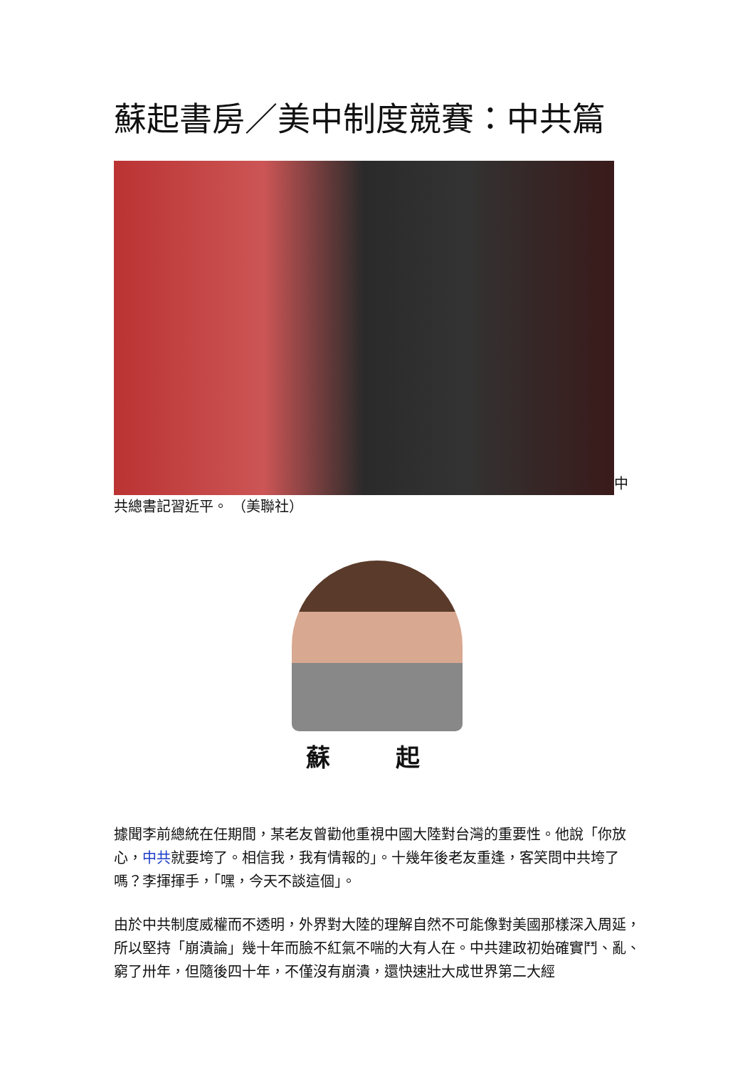蘇起書房／美中制度競賽：中共篇
中
共總書記習近平。 （美聯社）
蘇 起
據聞李前總統在任期間，某老友曾勸他重視中國大陸對台灣的重要性。他說「你放心，中共就要垮了。相信我，我有情報的」。十幾年後老友重逢，客笑問中共垮了嗎？李揮揮手，「嘿，今天不談這個」。
由於中共制度威權而不透明，外界對大陸的理解自然不可能像對美國那樣深入周延，所以堅持「崩潰論」幾十年而臉不紅氣不喘的大有人在。中共建政初始確實鬥、亂、窮了卅年，但隨後四十年，不僅沒有崩潰，還快速壯大成世界第二大經